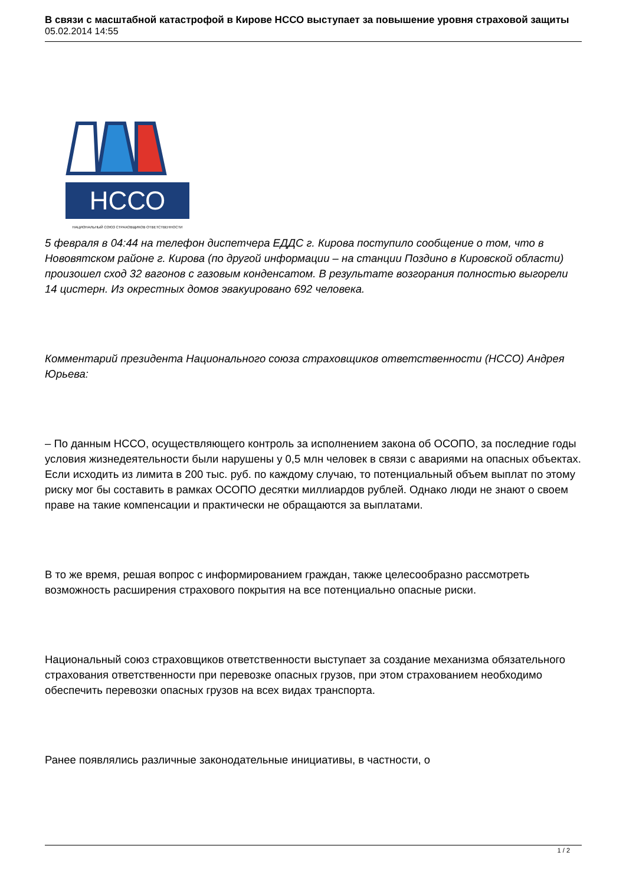В связи с масштабной катастрофой в Кирове НССО выступает за повышение уровня страховой защиты
05.02.2014 14:55
НССО
НАЦИОНАЛЬНЫЙ СОЮЗ СТРАХОВЩИКОВ ОТВЕТСТВЕННОСТИ
5 февраля в 04:44 на телефон диспетчера ЕДДС г. Кирова поступило сообщение о том, что в Нововятском районе г. Кирова (по другой информации – на станции Поздино в Кировской области) произошел сход 32 вагонов с газовым конденсатом. В результате возгорания полностью выгорели 14 цистерн. Из окрестных домов эвакуировано 692 человека.
Комментарий президента Национального союза страховщиков ответственности (НССО) Андрея Юрьева:
– По данным НССО, осуществляющего контроль за исполнением закона об ОСОПО, за последние годы условия жизнедеятельности были нарушены у 0,5 млн человек в связи с авариями на опасных объектах. Если исходить из лимита в 200 тыс. руб. по каждому случаю, то потенциальный объем выплат по этому риску мог бы составить в рамках ОСОПО десятки миллиардов рублей. Однако люди не знают о своем праве на такие компенсации и практически не обращаются за выплатами.
В то же время, решая вопрос с информированием граждан, также целесообразно рассмотреть возможность расширения страхового покрытия на все потенциально опасные риски.
Национальный союз страховщиков ответственности выступает за создание механизма обязательного страхования ответственности при перевозке опасных грузов, при этом страхованием необходимо обеспечить перевозки опасных грузов на всех видах транспорта.
Ранее появлялись различные законодательные инициативы, в частности, о
1 / 2